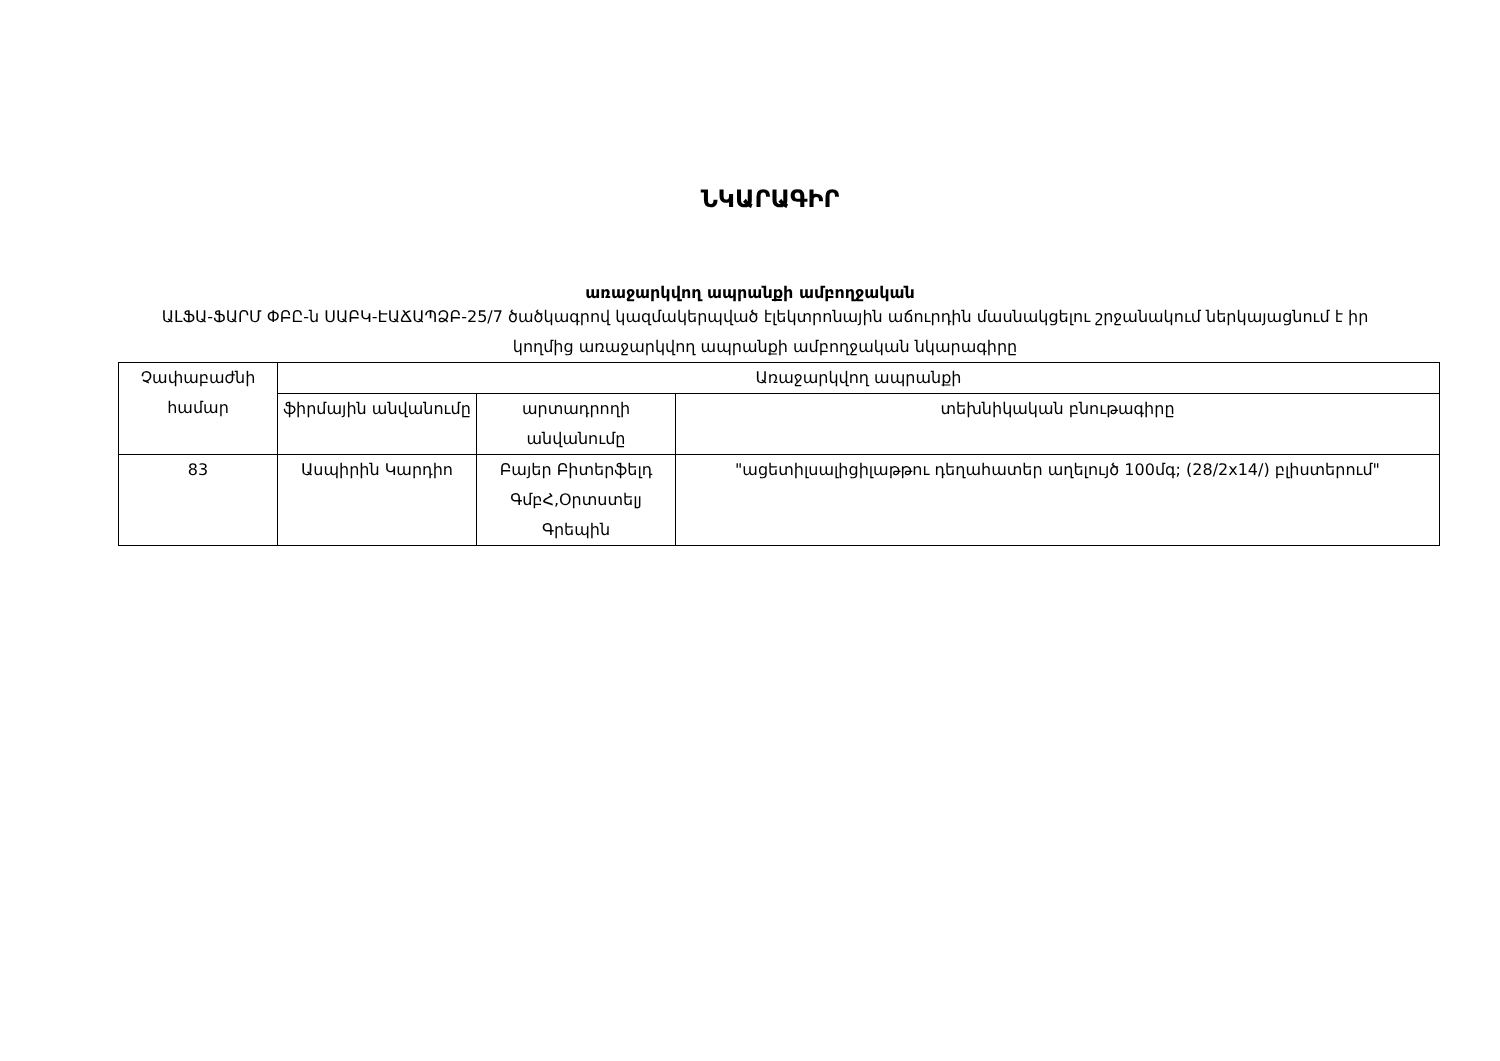ՆԿԱՐԱԳԻՐ
առաջարկվող ապրանքի ամբողջական
ԱԼՖԱ-ՖԱՐՄ ՓԲԸ-ն ՍԱԲԿ-ԷԱՃԱՊՁԲ-25/7 ծածկագրով կազմակերպված էլեկտրոնային աճուրդին մասնակցելու շրջանակում ներկայացնում է իր կողմից առաջարկվող ապրանքի ամբողջական նկարագիրը
| Չափաբաժնի համար | Առաջարկվող ապրանքի | | |
| --- | --- | --- | --- |
| | ֆիրմային անվանումը | արտադրողի անվանումը | տեխնիկական բնութագիրը |
| 83 | Ասպիրին Կարդիո | Բայեր Բիտերֆելդ ԳմբՀ,Օրտստելյ Գրեպին | "ացետիլսալիցիլաթթու դեղահատեր աղելույծ 100մգ; (28/2x14/) բլիստերում" |